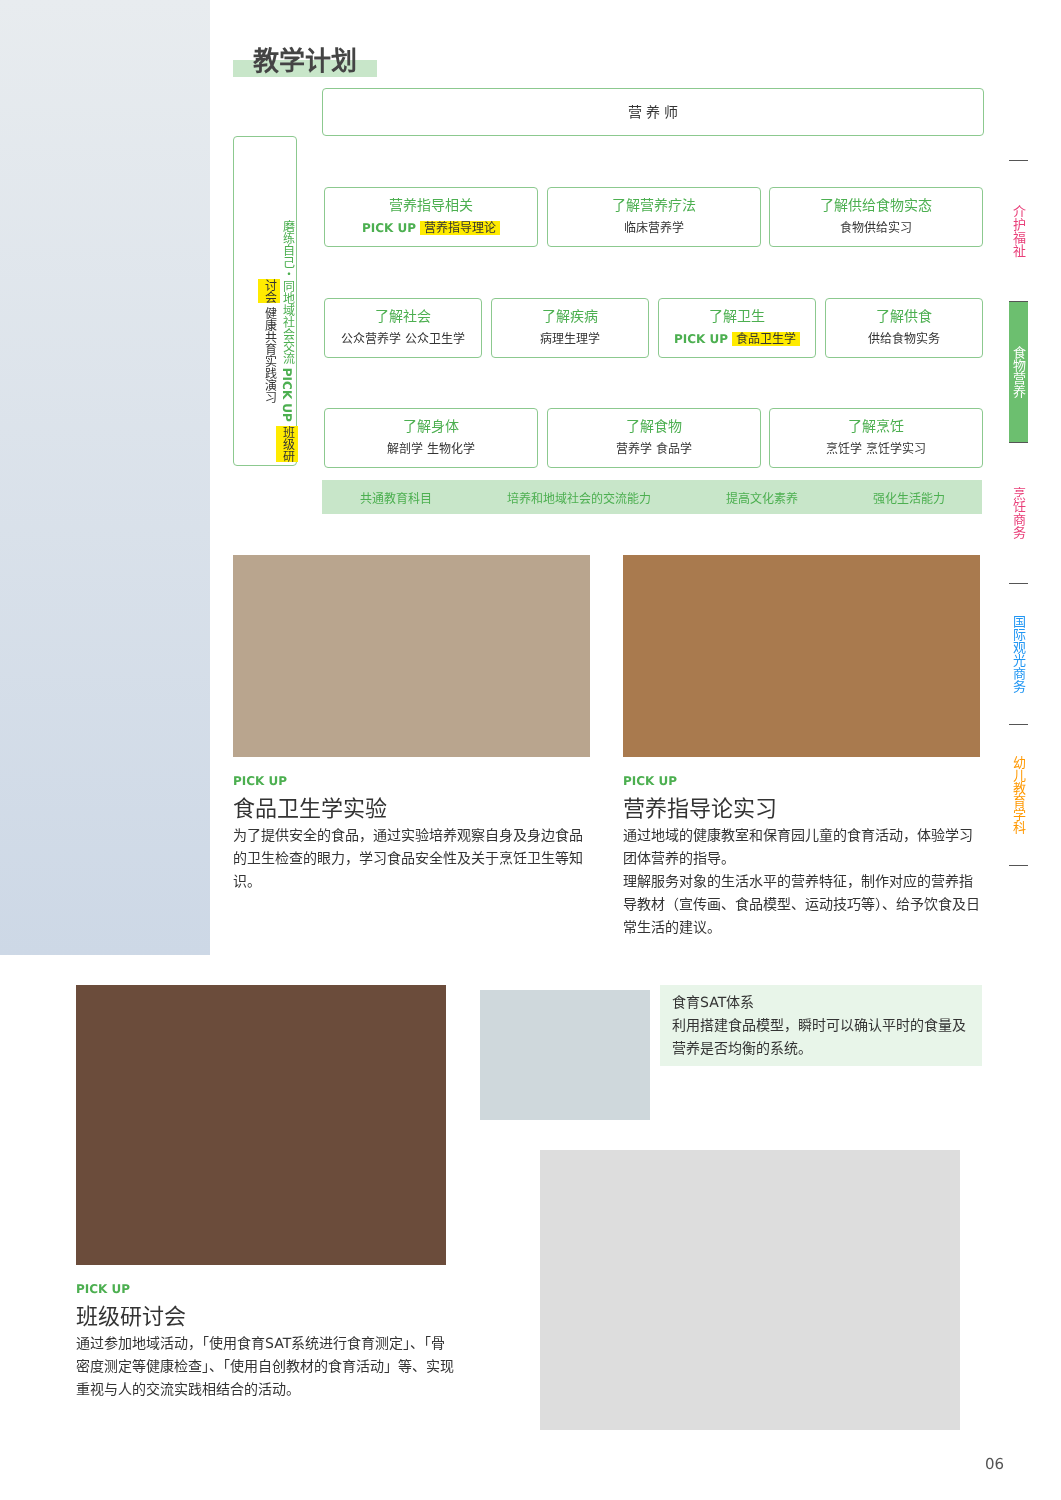教学计划
营 养 师
磨练自己・同地域社会交流 PICK UP 班级研讨会 健康共育实践演习
营养指导相关
PICK UP 营养指导理论
了解营养疗法
临床营养学
了解供给食物实态
食物供给实习
了解社会
公众营养学 公众卫生学
了解疾病
病理生理学
了解卫生
PICK UP 食品卫生学
了解供食
供给食物实务
了解身体
解剖学 生物化学
了解食物
营养学 食品学
了解烹饪
烹饪学 烹饪学实习
共通教育科目 培养和地域社会的交流能力 提高文化素养 强化生活能力
介护福祉
食物营养
烹饪商务
国际观光商务
幼儿教育学科
PICK UP
食品卫生学实验
为了提供安全的食品，通过实验培养观察自身及身边食品的卫生检查的眼力，学习食品安全性及关于烹饪卫生等知识。
PICK UP
营养指导论实习
通过地域的健康教室和保育园儿童的食育活动，体验学习团体营养的指导。
理解服务对象的生活水平的营养特征，制作对应的营养指导教材（宣传画、食品模型、运动技巧等）、给予饮食及日常生活的建议。
PICK UP
班级研讨会
通过参加地域活动，「使用食育SAT系统进行食育测定」、「骨密度测定等健康检查」、「使用自创教材的食育活动」等、实现重视与人的交流实践相结合的活动。
食育SAT体系
利用搭建食品模型，瞬时可以确认平时的食量及营养是否均衡的系统。
06